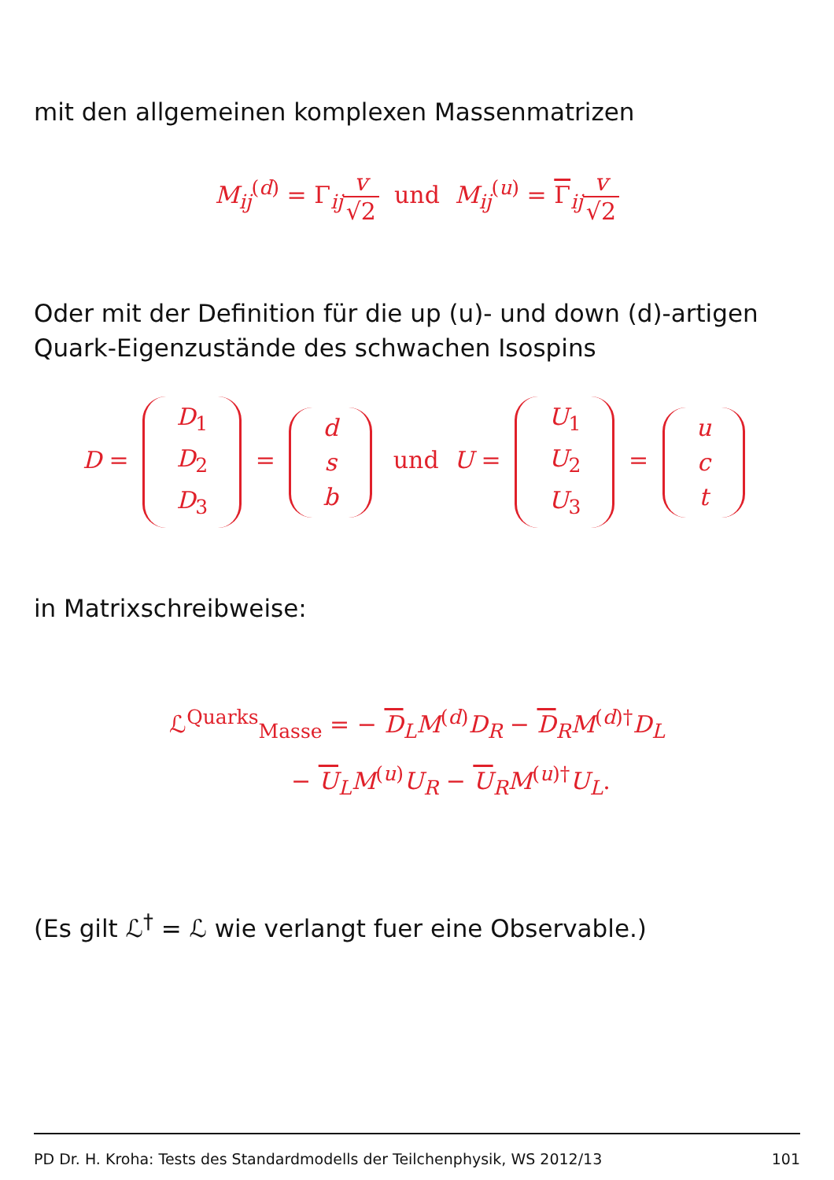mit den allgemeinen komplexen Massenmatrizen
M<sub>ij</sub><sup>(d)</sup> = Γ<sub>ij</sub>v √2 und M<sub>ij</sub><sup>(u)</sup> = Γ<sub>ij</sub>v √2
Oder mit der Definition für die up (u)- und down (d)-artigen Quark-Eigenzustände des schwachen Isospins
D = D<sub>1</sub>
D<sub>2</sub>
D<sub>3</sub> = d
s
b und U = U<sub>1</sub>
U<sub>2</sub>
U<sub>3</sub> = u
c
t
in Matrixschreibweise:
ℒ<sup>Quarks</sup><sub>Masse</sub> = − D<sub>L</sub>M<sup>(d)</sup>D<sub>R</sub> − D<sub>R</sub>M<sup>(d)†</sup>D<sub>L</sub>
− U<sub>L</sub>M<sup>(u)</sup>U<sub>R</sub> − U<sub>R</sub>M<sup>(u)†</sup>U<sub>L</sub>.
(Es gilt ℒ<sup>†</sup> = ℒ wie verlangt fuer eine Observable.)
PD Dr. H. Kroha: Tests des Standardmodells der Teilchenphysik, WS 2012/13 101